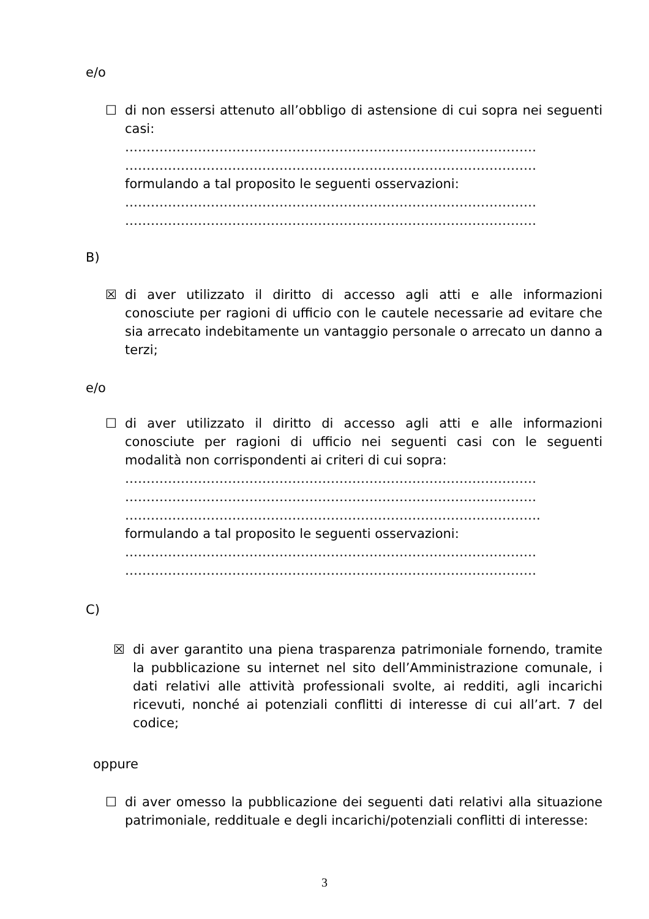e/o
☐
di non essersi attenuto all’obbligo di astensione di cui sopra nei seguenti casi:
……………………………………………………………………………………
……………………………………………………………………………………
formulando a tal proposito le seguenti osservazioni:
……………………………………………………………………………………
……………………………………………………………………………………
B)
☒
di aver utilizzato il diritto di accesso agli atti e alle informazioni conosciute per ragioni di ufficio con le cautele necessarie ad evitare che sia arrecato indebitamente un vantaggio personale o arrecato un danno a terzi;
e/o
☐
di aver utilizzato il diritto di accesso agli atti e alle informazioni conosciute per ragioni di ufficio nei seguenti casi con le seguenti modalità non corrispondenti ai criteri di cui sopra:
……………………………………………………………………………………
……………………………………………………………………………………
…………………………………………………………………………………….
formulando a tal proposito le seguenti osservazioni:
……………………………………………………………………………………
……………………………………………………………………………………
C)
☒
di aver garantito una piena trasparenza patrimoniale fornendo, tramite la pubblicazione su internet nel sito dell’Amministrazione comunale, i dati relativi alle attività professionali svolte, ai redditi, agli incarichi ricevuti, nonché ai potenziali conflitti di interesse di cui all’art. 7 del codice;
oppure
☐
di aver omesso la pubblicazione dei seguenti dati relativi alla situazione patrimoniale, reddituale e degli incarichi/potenziali conflitti di interesse:
3